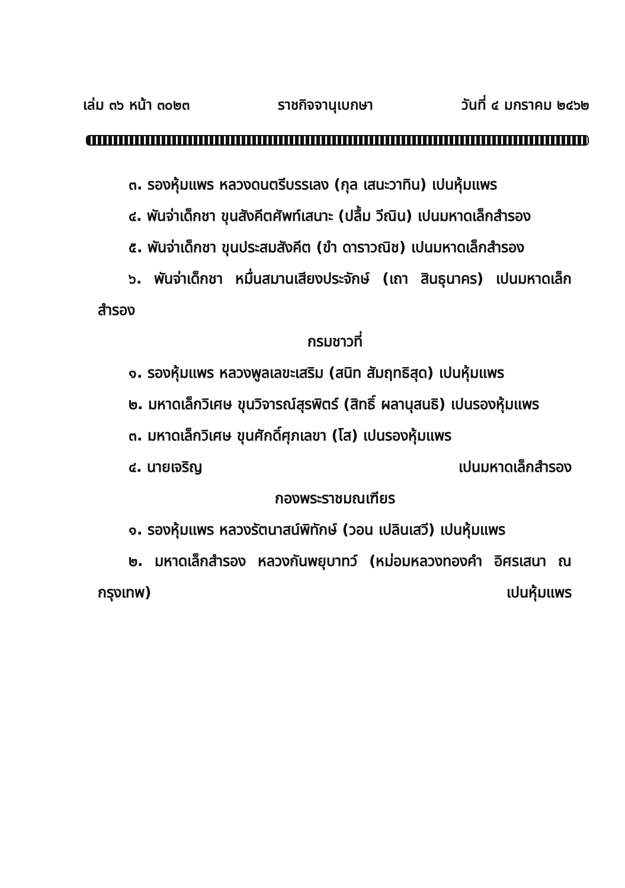เล่ม ๓๖ หน้า ๓๐๒๓ ราชกิจจานุเบกษา วันที่ ๔ มกราคม ๒๔๖๒
๓. รองหุ้มแพร หลวงดนตรีบรรเลง (กุล เสนะวาทิน) เปนหุ้มแพร
๔. พันจ่าเด็กชา ขุนสังคีตศัพท์เสนาะ (ปลื้ม วีณิน) เปนมหาดเล็กสำรอง
๕. พันจ่าเด็กชา ขุนประสมสังคีต (ขำ ดาราวณิช) เปนมหาดเล็กสำรอง
๖. พันจ่าเด็กชา หมื่นสมานเสียงประจักษ์ (เถา สินธุนาคร) เปนมหาดเล็กสำรอง
กรมชาวที่
๑. รองหุ้มแพร หลวงพูลเลขะเสริม (สนิท สัมฤทธิสุด) เปนหุ้มแพร
๒. มหาดเล็กวิเศษ ขุนวิจารณ์สุรพิตร์ (สิทธิ์ ผลานุสนธิ) เปนรองหุ้มแพร
๓. มหาดเล็กวิเศษ ขุนศักดิ์ศุภเลขา (โส) เปนรองหุ้มแพร
๔. นายเจริญ เปนมหาดเล็กสำรอง
กองพระราชมณเฑียร
๑. รองหุ้มแพร หลวงรัตนาสน์พิทักษ์ (วอน เปลินเสวี) เปนหุ้มแพร
๒. มหาดเล็กสำรอง หลวงกันพยุบาทว์ (หม่อมหลวงทองคำ อิศรเสนา ณกรุงเทพ) เปนหุ้มแพร